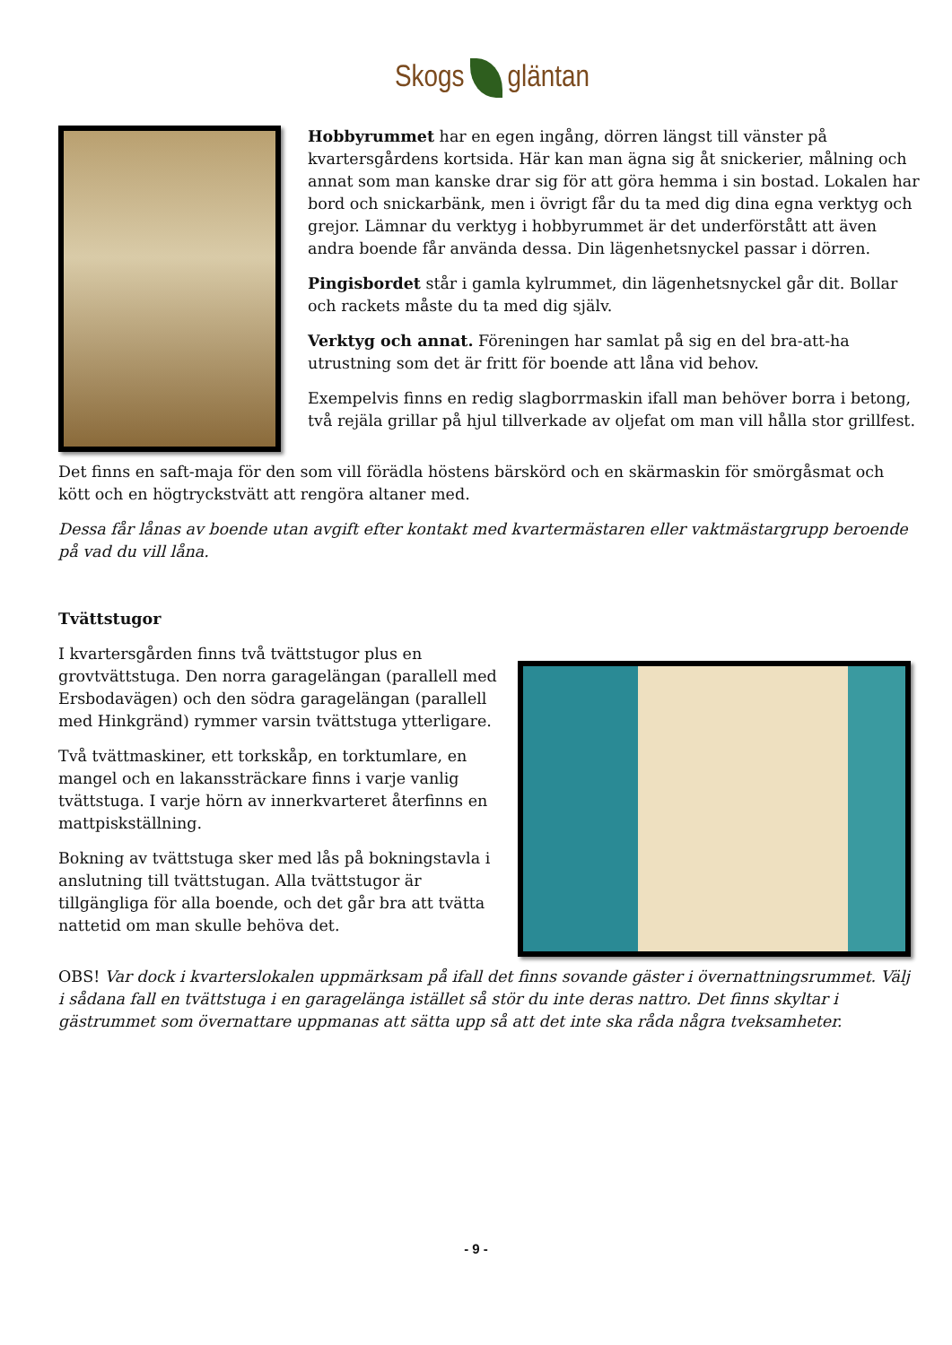Skogs gläntan
Hobbyrummet har en egen ingång, dörren längst till vänster på kvartersgårdens kortsida. Här kan man ägna sig åt snickerier, målning och annat som man kanske drar sig för att göra hemma i sin bostad. Lokalen har bord och snickarbänk, men i övrigt får du ta med dig dina egna verktyg och grejor. Lämnar du verktyg i hobbyrummet är det underförstått att även andra boende får använda dessa. Din lägenhetsnyckel passar i dörren.
Pingisbordet står i gamla kylrummet, din lägenhetsnyckel går dit. Bollar och rackets måste du ta med dig själv.
Verktyg och annat. Föreningen har samlat på sig en del bra-att-ha utrustning som det är fritt för boende att låna vid behov.
Exempelvis finns en redig slagborrmaskin ifall man behöver borra i betong, två rejäla grillar på hjul tillverkade av oljefat om man vill hålla stor grillfest.
Det finns en saft-maja för den som vill förädla höstens bärskörd och en skärmaskin för smörgåsmat och kött och en högtryckstvätt att rengöra altaner med.
Dessa får lånas av boende utan avgift efter kontakt med kvartermästaren eller vaktmästargrupp beroende på vad du vill låna.
Tvättstugor
I kvartersgården finns två tvättstugor plus en grovtvättstuga. Den norra garagelängan (parallell med Ersbodavägen) och den södra garagelängan (parallell med Hinkgränd) rymmer varsin tvättstuga ytterligare.
Två tvättmaskiner, ett torkskåp, en torktumlare, en mangel och en lakanssträckare finns i varje vanlig tvättstuga. I varje hörn av innerkvarteret återfinns en mattpiskställning.
Bokning av tvättstuga sker med lås på bokningstavla i anslutning till tvättstugan. Alla tvättstugor är tillgängliga för alla boende, och det går bra att tvätta nattetid om man skulle behöva det.
OBS! Var dock i kvarterslokalen uppmärksam på ifall det finns sovande gäster i övernattningsrummet. Välj i sådana fall en tvättstuga i en garagelänga istället så stör du inte deras nattro. Det finns skyltar i gästrummet som övernattare uppmanas att sätta upp så att det inte ska råda några tveksamheter.
- 9 -